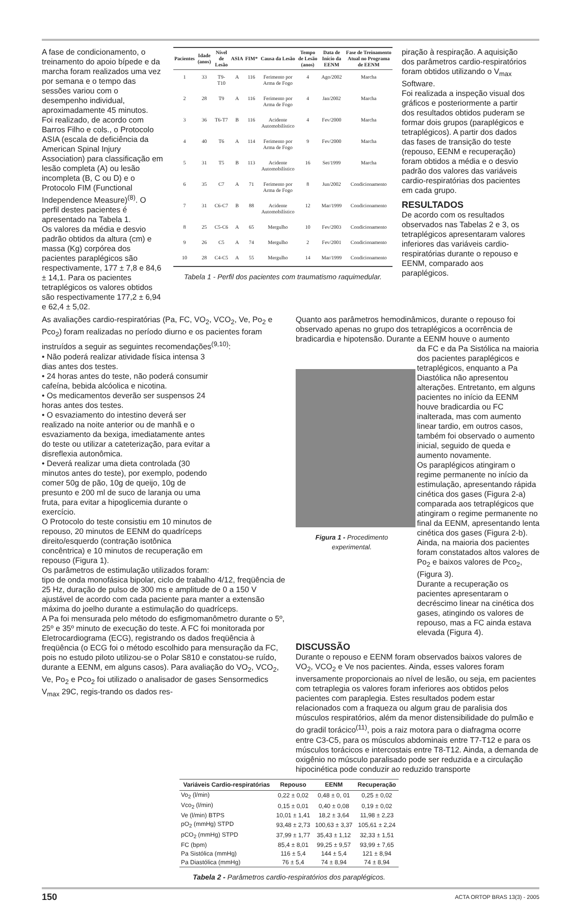A fase de condicionamento, o treinamento do apoio bípede e da marcha foram realizados uma vez por semana e o tempo das sessões variou com o desempenho individual, aproximadamente 45 minutos.
Foi realizado, de acordo com Barros Filho e cols., o Protocolo ASIA (escala de deficiência da American Spinal Injury Association) para classificação em lesão completa (A) ou lesão incompleta (B, C ou D) e o Protocolo FIM (Functional Independence Measure)<sup>(8)</sup>. O perfil destes pacientes é apresentado na Tabela 1.
Os valores da média e desvio padrão obtidos da altura (cm) e massa (Kg) corpórea dos pacientes paraplégicos são respectivamente, 177 ± 7,8 e 84,6 ± 14,1. Para os pacientes tetraplégicos os valores obtidos são respectivamente 177,2 ± 6,94 e 62,4 ± 5,02.
| Pacientes | Idade (anos) | Nível de Lesão | ASIA | FIM* | Causa da Lesão | Tempo de Lesão (anos) | Data de Início da EENM | Fase de Treinamento Atual no Programa de EENM |
| --- | --- | --- | --- | --- | --- | --- | --- | --- |
| 1 | 33 | T9-T10 | A | 116 | Ferimento por Arma de Fogo | 4 | Ago/2002 | Marcha |
| 2 | 28 | T9 | A | 116 | Ferimento por Arma de Fogo | 4 | Jan/2002 | Marcha |
| 3 | 36 | T6-T7 | B | 116 | Acidente Automobilístico | 4 | Fev/2000 | Marcha |
| 4 | 40 | T6 | A | 114 | Ferimento por Arma de Fogo | 9 | Fev/2000 | Marcha |
| 5 | 31 | T5 | B | 113 | Acidente Automobilístico | 16 | Set/1999 | Marcha |
| 6 | 35 | C7 | A | 71 | Ferimento por Arma de Fogo | 8 | Jun/2002 | Condicionamento |
| 7 | 31 | C6-C7 | B | 88 | Acidente Automobilístico | 12 | Mar/1999 | Condicionamento |
| 8 | 25 | C5-C6 | A | 65 | Mergulho | 10 | Fev/2003 | Condicionamento |
| 9 | 26 | C5 | A | 74 | Mergulho | 2 | Fev/2001 | Condicionamento |
| 10 | 28 | C4-C5 | A | 55 | Mergulho | 14 | Mar/1999 | Condicionamento |
Tabela 1 - Perfil dos pacientes com traumatismo raquimedular.
piração à respiração. A aquisição dos parâmetros cardio-respiratórios foram obtidos utilizando o V<sub>max</sub> Software.
Foi realizada a inspeção visual dos gráficos e posteriormente a partir dos resultados obtidos puderam se formar dois grupos (paraplégicos e tetraplégicos). A partir dos dados das fases de transição do teste (repouso, EENM e recuperação) foram obtidos a média e o desvio padrão dos valores das variáveis cardio-respiratórias dos pacientes em cada grupo.
RESULTADOS
De acordo com os resultados observados nas Tabelas 2 e 3, os tetraplégicos apresentaram valores inferiores das variáveis cardio-respiratórias durante o repouso e EENM, comparado aos paraplégicos.
As avaliações cardio-respiratórias (Pa, FC, VO<sub>2</sub>, VCO<sub>2</sub>, Ve, Po<sub>2</sub> e Pco<sub>2</sub>) foram realizadas no período diurno e os pacientes foram instruídos a seguir as seguintes recomendações<sup>(9,10)</sup>:
• Não poderá realizar atividade física intensa 3 dias antes dos testes.
• 24 horas antes do teste, não poderá consumir cafeína, bebida alcóolica e nicotina.
• Os medicamentos deverão ser suspensos 24 horas antes dos testes.
• O esvaziamento do intestino deverá ser realizado na noite anterior ou de manhã e o esvaziamento da bexiga, imediatamente antes do teste ou utilizar a cateterização, para evitar a disreflexia autonômica.
• Deverá realizar uma dieta controlada (30 minutos antes do teste), por exemplo, podendo comer 50g de pão, 10g de queijo, 10g de presunto e 200 ml de suco de laranja ou uma fruta, para evitar a hipoglicemia durante o exercício.
O Protocolo do teste consistiu em 10 minutos de repouso, 20 minutos de EENM do quadríceps direito/esquerdo (contração isotônica concêntrica) e 10 minutos de recuperação em repouso (Figura 1).
Os parâmetros de estimulação utilizados foram:
tipo de onda monofásica bipolar, ciclo de trabalho 4/12, freqüência de 25 Hz, duração de pulso de 300 ms e amplitude de 0 a 150 V ajustável de acordo com cada paciente para manter a extensão máxima do joelho durante a estimulação do quadríceps.
A Pa foi mensurada pelo método do esfigmomanômetro durante o 5º, 25º e 35º minuto de execução do teste. A FC foi monitorada por Eletrocardiograma (ECG), registrando os dados freqüência à freqüência (o ECG foi o método escolhido para mensuração da FC, pois no estudo piloto utilizou-se o Polar S810 e constatou-se ruído, durante a EENM, em alguns casos). Para avaliação do VO<sub>2</sub>, VCO<sub>2</sub>, Ve, Po<sub>2</sub> e Pco<sub>2</sub> foi utilizado o analisador de gases Sensormedics V<sub>max</sub> 29C, regis-trando os dados res-
Quanto aos parâmetros hemodinâmicos, durante o repouso foi observado apenas no grupo dos tetraplégicos a ocorrência de bradicardia e hipotensão. Durante a EENM houve o aumento
Figura 1 - Procedimento experimental.
da FC e da Pa Sistólica na maioria dos pacientes paraplégicos e tetraplégicos, enquanto a Pa Diastólica não apresentou alterações. Entretanto, em alguns pacientes no início da EENM houve bradicardia ou FC inalterada, mas com aumento linear tardio, em outros casos, também foi observado o aumento inicial, seguido de queda e aumento novamente.
Os paraplégicos atingiram o regime permanente no início da estimulação, apresentando rápida cinética dos gases (Figura 2-a) comparada aos tetraplégicos que atingiram o regime permanente no final da EENM, apresentando lenta cinética dos gases (Figura 2-b). Ainda, na maioria dos pacientes foram constatados altos valores de Po<sub>2</sub> e baixos valores de Pco<sub>2</sub>, (Figura 3).
Durante a recuperação os pacientes apresentaram o decréscimo linear na cinética dos gases, atingindo os valores de repouso, mas a FC ainda estava elevada (Figura 4).
DISCUSSÃO
Durante o repouso e EENM foram observados baixos valores de VO<sub>2</sub>, VCO<sub>2</sub> e Ve nos pacientes. Ainda, esses valores foram inversamente proporcionais ao nível de lesão, ou seja, em pacientes com tetraplegia os valores foram inferiores aos obtidos pelos pacientes com paraplegia. Estes resultados podem estar relacionados com a fraqueza ou algum grau de paralisia dos músculos respiratórios, além da menor distensibilidade do pulmão e do gradil torácico<sup>(11)</sup>, pois a raiz motora para o diafragma ocorre entre C3-C5, para os músculos abdominais entre T7-T12 e para os músculos torácicos e intercostais entre T8-T12. Ainda, a demanda de oxigênio no músculo paralisado pode ser reduzida e a circulação hipocinética pode conduzir ao reduzido transporte
| Variáveis Cardio-respiratórias | Repouso | EENM | Recuperação |
| --- | --- | --- | --- |
| Vo<sub>2</sub> (l/min) | 0,22 ± 0,02 | 0,48 ± 0, 01 | 0,25 ± 0,02 |
| Vco<sub>2</sub> (l/min) | 0,15 ± 0,01 | 0,40 ± 0,08 | 0,19 ± 0,02 |
| Ve (l/min) BTPS | 10,01 ± 1,41 | 18,2 ± 3,64 | 11,98 ± 2,23 |
| pO<sub>2</sub> (mmHg) STPD | 93,48 ± 2,73 | 100,63 ± 3,37 | 105,61 ± 2,24 |
| pCO<sub>2</sub> (mmHg) STPD | 37,99 ± 1,77 | 35,43 ± 1,12 | 32,33 ± 1,51 |
| FC (bpm) | 85,4 ± 8,01 | 99,25 ± 9,57 | 93,99 ± 7,65 |
| Pa Sistólica (mmHg) | 116 ± 5,4 | 144 ± 5,4 | 121 ± 8,94 |
| Pa Diastólica (mmHg) | 76 ± 5,4 | 74 ± 8,94 | 74 ± 8,94 |
Tabela 2 - Parâmetros cardio-respiratórios dos paraplégicos.
150 ACTA ORTOP BRAS 13(3) - 2005